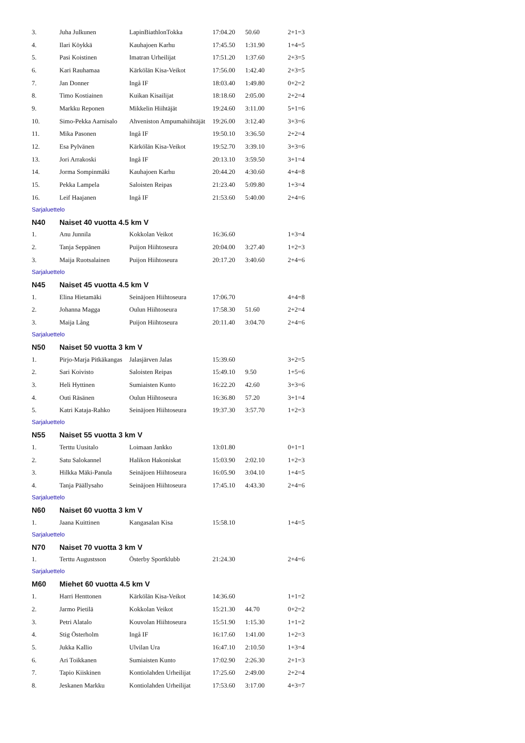| 3. | Juha Julkunen | LapinBiathlonTokka | 17:04.20 | 50.60 | 2+1=3 |
| 4. | Ilari Köykkä | Kauhajoen Karhu | 17:45.50 | 1:31.90 | 1+4=5 |
| 5. | Pasi Koistinen | Imatran Urheilijat | 17:51.20 | 1:37.60 | 2+3=5 |
| 6. | Kari Rauhamaa | Kärkölän Kisa-Veikot | 17:56.00 | 1:42.40 | 2+3=5 |
| 7. | Jan Donner | Ingå IF | 18:03.40 | 1:49.80 | 0+2=2 |
| 8. | Timo Kostiainen | Kuikan Kisailijat | 18:18.60 | 2:05.00 | 2+2=4 |
| 9. | Markku Reponen | Mikkelin Hiihtäjät | 19:24.60 | 3:11.00 | 5+1=6 |
| 10. | Simo-Pekka Aarnisalo | Ahveniston Ampumahiihtäjät | 19:26.00 | 3:12.40 | 3+3=6 |
| 11. | Mika Pasonen | Ingå IF | 19:50.10 | 3:36.50 | 2+2=4 |
| 12. | Esa Pylvänen | Kärkölän Kisa-Veikot | 19:52.70 | 3:39.10 | 3+3=6 |
| 13. | Jori Arrakoski | Ingå IF | 20:13.10 | 3:59.50 | 3+1=4 |
| 14. | Jorma Sompinmäki | Kauhajoen Karhu | 20:44.20 | 4:30.60 | 4+4=8 |
| 15. | Pekka Lampela | Saloisten Reipas | 21:23.40 | 5:09.80 | 1+3=4 |
| 16. | Leif Haajanen | Ingå IF | 21:53.60 | 5:40.00 | 2+4=6 |
Sarjaluettelo
N40 Naiset 40 vuotta 4.5 km V
| 1. | Anu Junnila | Kokkolan Veikot | 16:36.60 | | 1+3=4 |
| 2. | Tanja Seppänen | Puijon Hiihtoseura | 20:04.00 | 3:27.40 | 1+2=3 |
| 3. | Maija Ruotsalainen | Puijon Hiihtoseura | 20:17.20 | 3:40.60 | 2+4=6 |
Sarjaluettelo
N45 Naiset 45 vuotta 4.5 km V
| 1. | Elina Hietamäki | Seinäjoen Hiihtoseura | 17:06.70 | | 4+4=8 |
| 2. | Johanna Magga | Oulun Hiihtoseura | 17:58.30 | 51.60 | 2+2=4 |
| 3. | Maija Lång | Puijon Hiihtoseura | 20:11.40 | 3:04.70 | 2+4=6 |
Sarjaluettelo
N50 Naiset 50 vuotta 3 km V
| 1. | Pirjo-Marja Pitkäkangas | Jalasjärven Jalas | 15:39.60 | | 3+2=5 |
| 2. | Sari Koivisto | Saloisten Reipas | 15:49.10 | 9.50 | 1+5=6 |
| 3. | Heli Hyttinen | Sumiaisten Kunto | 16:22.20 | 42.60 | 3+3=6 |
| 4. | Outi Räsänen | Oulun Hiihtoseura | 16:36.80 | 57.20 | 3+1=4 |
| 5. | Katri Kataja-Rahko | Seinäjoen Hiihtoseura | 19:37.30 | 3:57.70 | 1+2=3 |
Sarjaluettelo
N55 Naiset 55 vuotta 3 km V
| 1. | Terttu Uusitalo | Loimaan Jankko | 13:01.80 | | 0+1=1 |
| 2. | Satu Salokannel | Halikon Hakoniskat | 15:03.90 | 2:02.10 | 1+2=3 |
| 3. | Hilkka Mäki-Panula | Seinäjoen Hiihtoseura | 16:05.90 | 3:04.10 | 1+4=5 |
| 4. | Tanja Päällysaho | Seinäjoen Hiihtoseura | 17:45.10 | 4:43.30 | 2+4=6 |
Sarjaluettelo
N60 Naiset 60 vuotta 3 km V
| 1. | Jaana Kuittinen | Kangasalan Kisa | 15:58.10 | | 1+4=5 |
Sarjaluettelo
N70 Naiset 70 vuotta 3 km V
| 1. | Terttu Augustsson | Österby Sportklubb | 21:24.30 | | 2+4=6 |
Sarjaluettelo
M60 Miehet 60 vuotta 4.5 km V
| 1. | Harri Henttonen | Kärkölän Kisa-Veikot | 14:36.60 | | 1+1=2 |
| 2. | Jarmo Pietilä | Kokkolan Veikot | 15:21.30 | 44.70 | 0+2=2 |
| 3. | Petri Alatalo | Kouvolan Hiihtoseura | 15:51.90 | 1:15.30 | 1+1=2 |
| 4. | Stig Österholm | Ingå IF | 16:17.60 | 1:41.00 | 1+2=3 |
| 5. | Jukka Kallio | Ulvilan Ura | 16:47.10 | 2:10.50 | 1+3=4 |
| 6. | Ari Toikkanen | Sumiaisten Kunto | 17:02.90 | 2:26.30 | 2+1=3 |
| 7. | Tapio Kiiskinen | Kontiolahden Urheilijat | 17:25.60 | 2:49.00 | 2+2=4 |
| 8. | Jeskanen Markku | Kontiolahden Urheilijat | 17:53.60 | 3:17.00 | 4+3=7 |